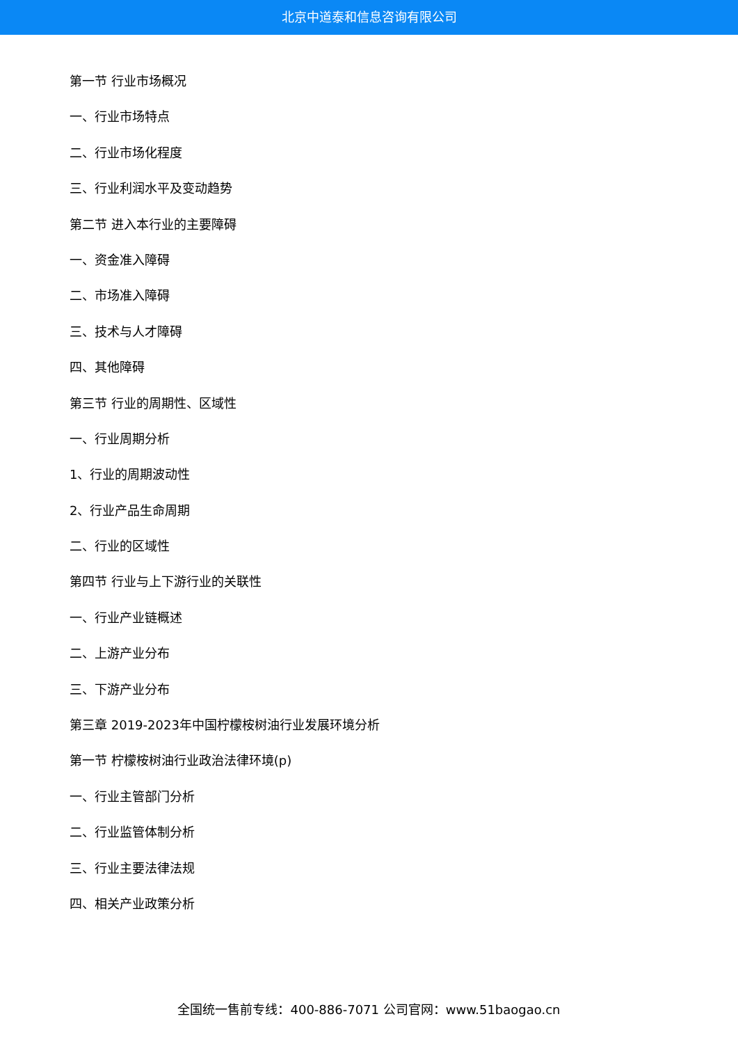北京中道泰和信息咨询有限公司
第一节 行业市场概况
一、行业市场特点
二、行业市场化程度
三、行业利润水平及变动趋势
第二节 进入本行业的主要障碍
一、资金准入障碍
二、市场准入障碍
三、技术与人才障碍
四、其他障碍
第三节 行业的周期性、区域性
一、行业周期分析
1、行业的周期波动性
2、行业产品生命周期
二、行业的区域性
第四节 行业与上下游行业的关联性
一、行业产业链概述
二、上游产业分布
三、下游产业分布
第三章 2019-2023年中国柠檬桉树油行业发展环境分析
第一节 柠檬桉树油行业政治法律环境(p)
一、行业主管部门分析
二、行业监管体制分析
三、行业主要法律法规
四、相关产业政策分析
全国统一售前专线：400-886-7071 公司官网：www.51baogao.cn